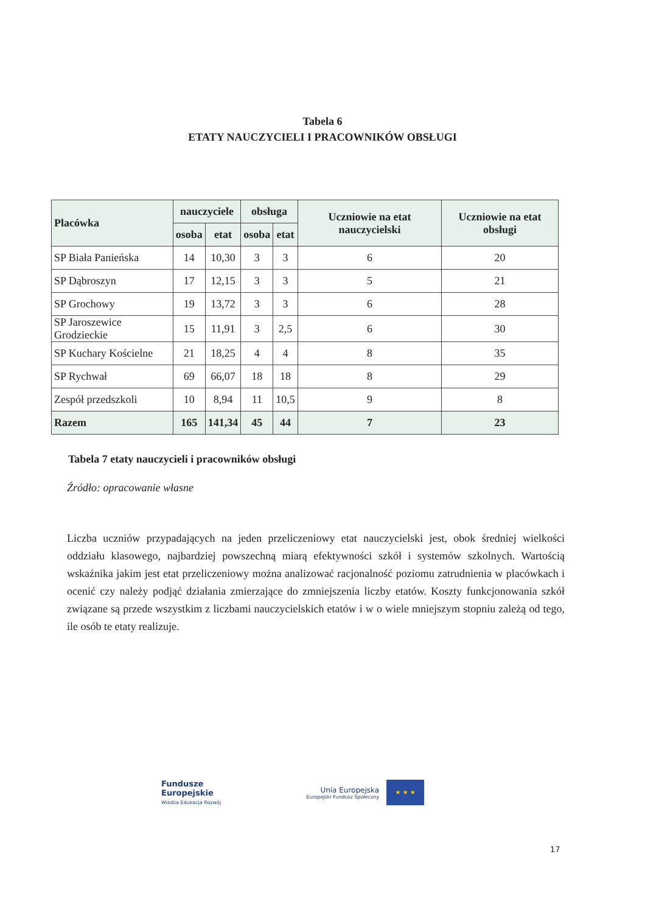Tabela 6
ETATY NAUCZYCIELI I PRACOWNIKÓW OBSŁUGI
| Placówka | nauczyciele | | obsługa | | Uczniowie na etat nauczycielski | Uczniowie na etat obsługi |
| --- | --- | --- | --- | --- | --- | --- |
| | osoba | etat | osoba | etat | | |
| SP Biała Panieńska | 14 | 10,30 | 3 | 3 | 6 | 20 |
| SP Dąbroszyn | 17 | 12,15 | 3 | 3 | 5 | 21 |
| SP Grochowy | 19 | 13,72 | 3 | 3 | 6 | 28 |
| SP Jaroszewice Grodzieckie | 15 | 11,91 | 3 | 2,5 | 6 | 30 |
| SP Kuchary Kościelne | 21 | 18,25 | 4 | 4 | 8 | 35 |
| SP Rychwał | 69 | 66,07 | 18 | 18 | 8 | 29 |
| Zespół przedszkoli | 10 | 8,94 | 11 | 10,5 | 9 | 8 |
| Razem | 165 | 141,34 | 45 | 44 | 7 | 23 |
Tabela 7 etaty nauczycieli i pracowników obsługi
Źródło: opracowanie własne
Liczba uczniów przypadających na jeden przeliczeniowy etat nauczycielski jest, obok średniej wielkości oddziału klasowego, najbardziej powszechną miarą efektywności szkół i systemów szkolnych. Wartością wskaźnika jakim jest etat przeliczeniowy można analizować racjonalność poziomu zatrudnienia w placówkach i ocenić czy należy podjąć działania zmierzające do zmniejszenia liczby etatów. Koszty funkcjonowania szkół związane są przede wszystkim z liczbami nauczycielskich etatów i w o wiele mniejszym stopniu zależą od tego, ile osób te etaty realizuje.
Fundusze
Europejskie
Wiedza Edukacja Rozwój
Unia Europejska
Europejski Fundusz Społeczny
★ ★ ★
17